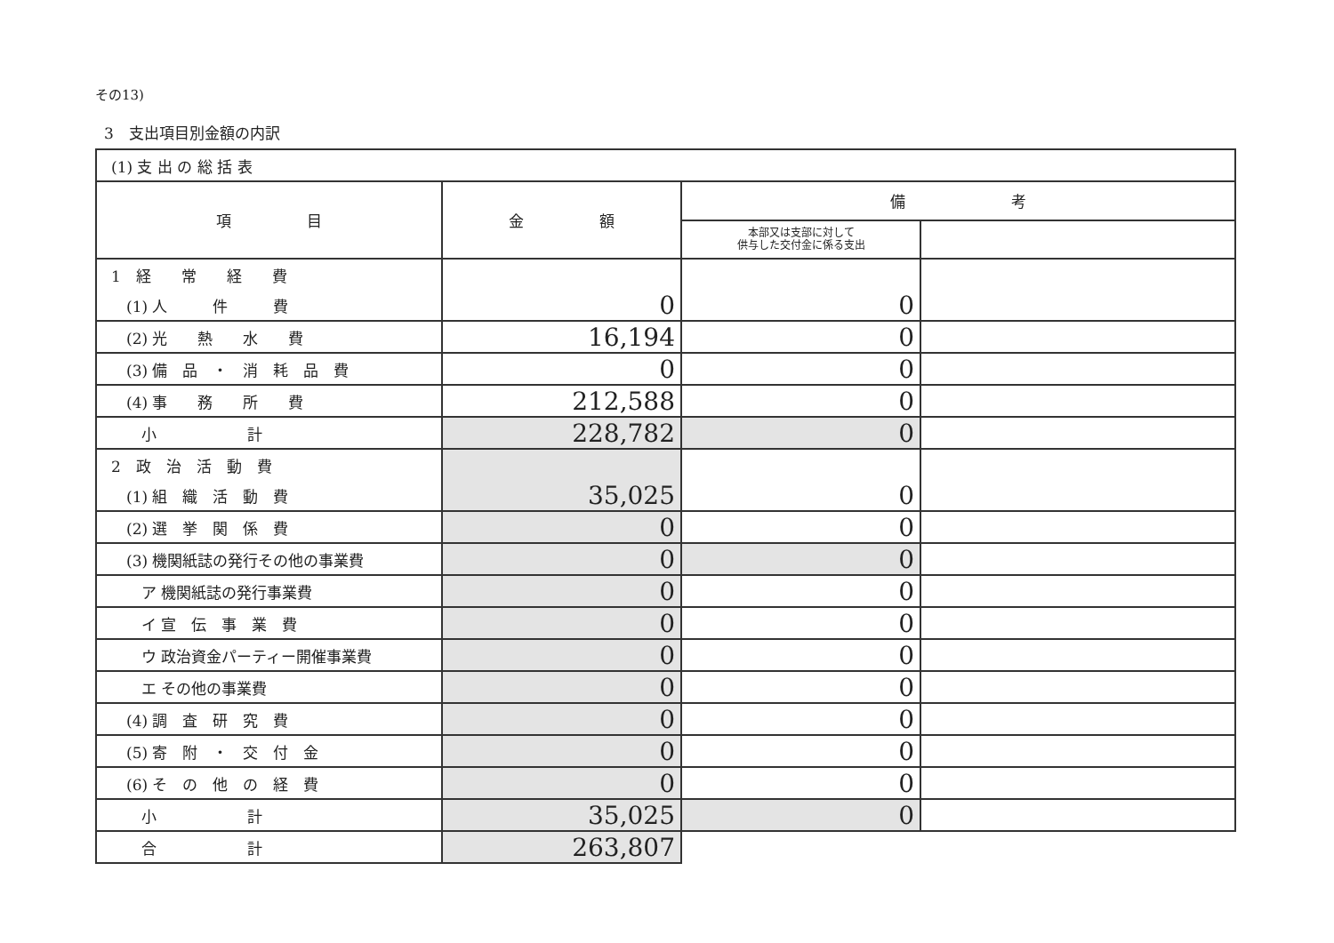その13)
3　支出項目別金額の内訳
| (1) 支 出 の 総 括 表 | | | |
| 項 目 | 金 額 | 備 考 | |
| | | 本部又は支部に対して 供与した交付金に係る支出 | |
| 1 経 常 経 費 | | | |
| (1) 人 件 費 | 0 | 0 | |
| (2) 光 熱 水 費 | 16,194 | 0 | |
| (3) 備 品 ・ 消 耗 品 費 | 0 | 0 | |
| (4) 事 務 所 費 | 212,588 | 0 | |
| 小 計 | 228,782 | 0 | |
| 2 政 治 活 動 費 | | | |
| (1) 組 織 活 動 費 | 35,025 | 0 | |
| (2) 選 挙 関 係 費 | 0 | 0 | |
| (3) 機関紙誌の発行その他の事業費 | 0 | 0 | |
| ア 機関紙誌の発行事業費 | 0 | 0 | |
| イ 宣 伝 事 業 費 | 0 | 0 | |
| ウ 政治資金パーティー開催事業費 | 0 | 0 | |
| エ その他の事業費 | 0 | 0 | |
| (4) 調 査 研 究 費 | 0 | 0 | |
| (5) 寄 附 ・ 交 付 金 | 0 | 0 | |
| (6) そ の 他 の 経 費 | 0 | 0 | |
| 小 計 | 35,025 | 0 | |
| 合 計 | 263,807 | | |